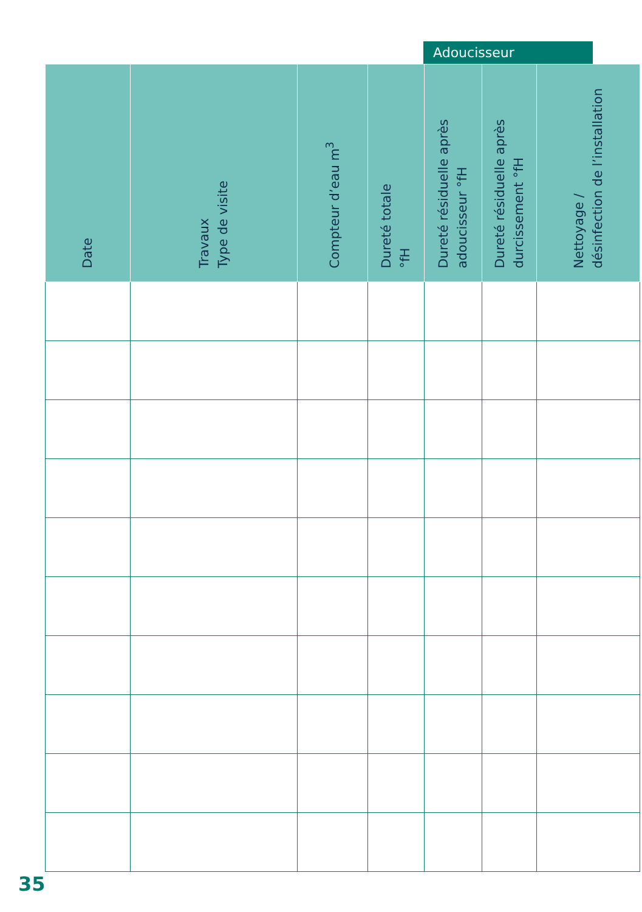Adoucisseur
| Date | Travaux Type de visite | Compteur d’eau m<sup>3</sup> | Dureté totale °fH | Dureté résiduelle après adoucisseur °fH | Dureté résiduelle après durcissement °fH | Nettoyage / désinfection de l’installation |
| --- | --- | --- | --- | --- | --- | --- |
35